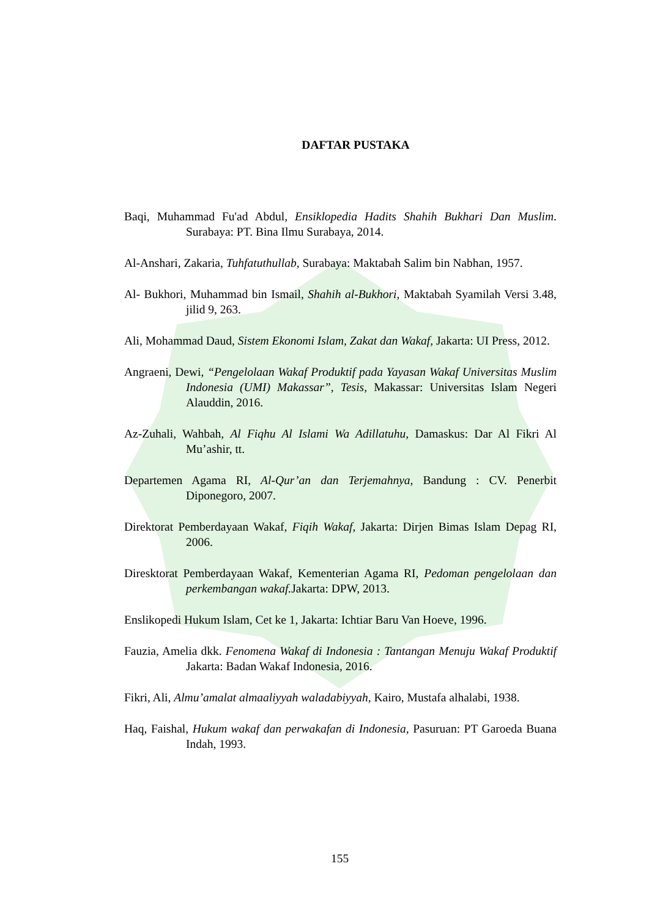DAFTAR PUSTAKA
Baqi, Muhammad Fu'ad Abdul, Ensiklopedia Hadits Shahih Bukhari Dan Muslim. Surabaya: PT. Bina Ilmu Surabaya, 2014.
Al-Anshari, Zakaria, Tuhfatuthullab, Surabaya: Maktabah Salim bin Nabhan, 1957.
Al- Bukhori, Muhammad bin Ismail, Shahih al-Bukhori, Maktabah Syamilah Versi 3.48, jilid 9, 263.
Ali, Mohammad Daud, Sistem Ekonomi Islam, Zakat dan Wakaf, Jakarta: UI Press, 2012.
Angraeni, Dewi, “Pengelolaan Wakaf Produktif pada Yayasan Wakaf Universitas Muslim Indonesia (UMI) Makassar”, Tesis, Makassar: Universitas Islam Negeri Alauddin, 2016.
Az-Zuhali, Wahbah, Al Fiqhu Al Islami Wa Adillatuhu, Damaskus: Dar Al Fikri Al Mu’ashir, tt.
Departemen Agama RI, Al-Qur’an dan Terjemahnya, Bandung : CV. Penerbit Diponegoro, 2007.
Direktorat Pemberdayaan Wakaf, Fiqih Wakaf, Jakarta: Dirjen Bimas Islam Depag RI, 2006.
Diresktorat Pemberdayaan Wakaf, Kementerian Agama RI, Pedoman pengelolaan dan perkembangan wakaf. Jakarta: DPW, 2013.
Enslikopedi Hukum Islam, Cet ke 1, Jakarta: Ichtiar Baru Van Hoeve, 1996.
Fauzia, Amelia dkk. Fenomena Wakaf di Indonesia : Tantangan Menuju Wakaf Produktif Jakarta: Badan Wakaf Indonesia, 2016.
Fikri, Ali, Almu’amalat almaaliyyah waladabiyyah, Kairo, Mustafa alhalabi, 1938.
Haq, Faishal, Hukum wakaf dan perwakafan di Indonesia, Pasuruan: PT Garoeda Buana Indah, 1993.
155